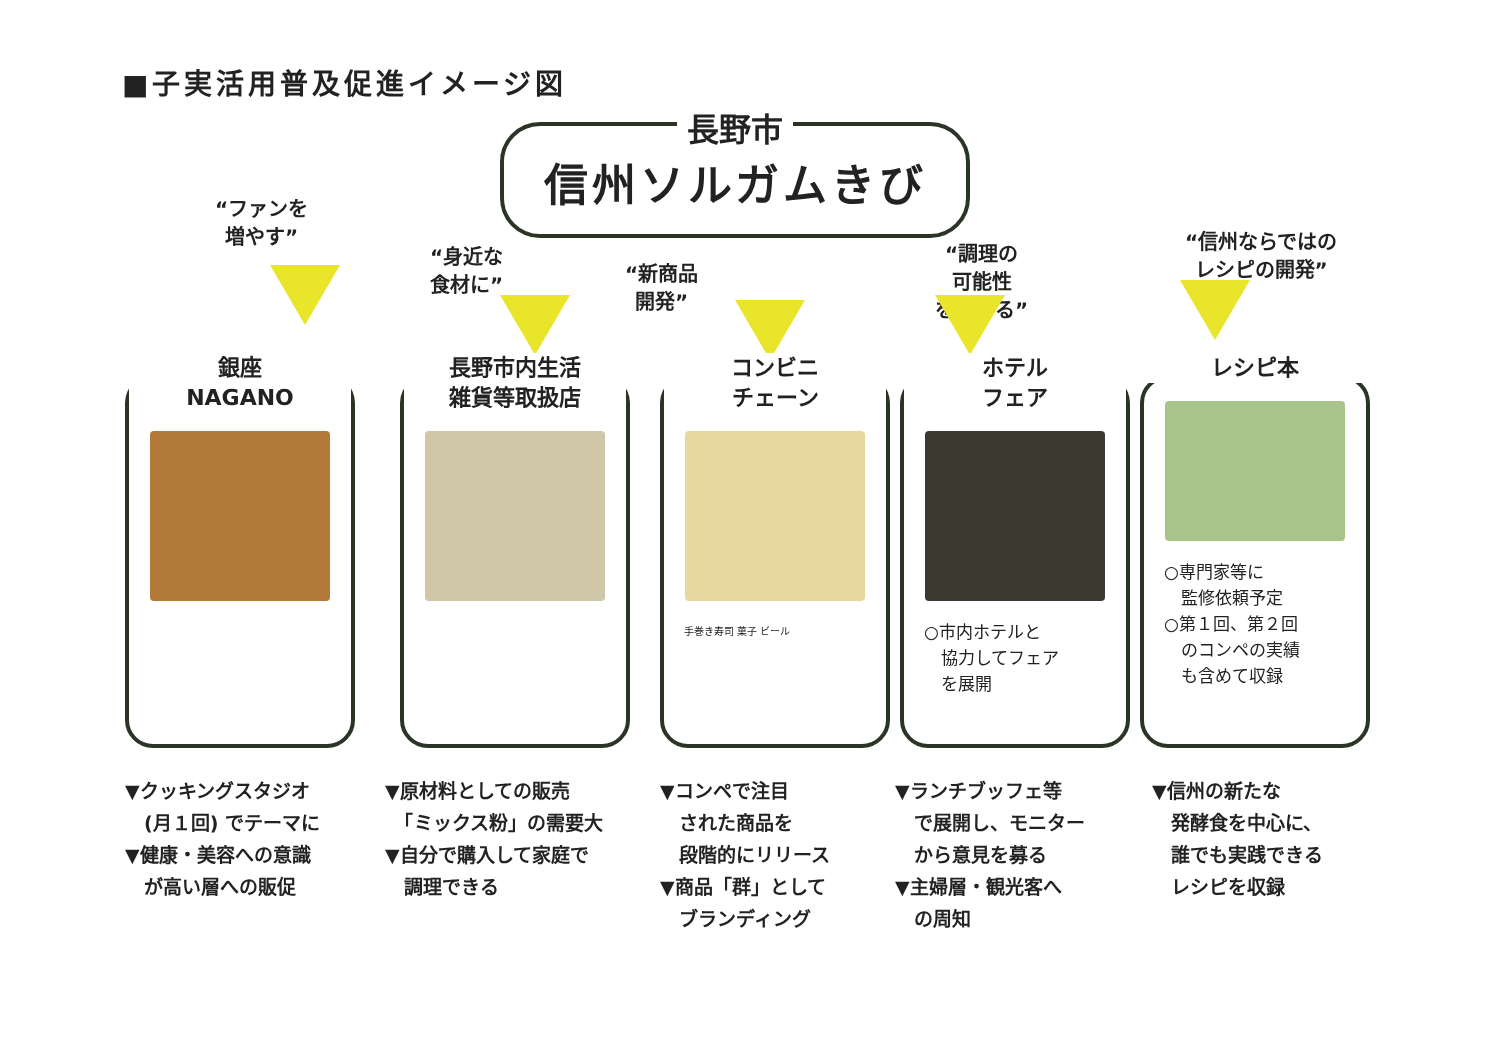■子実活用普及促進イメージ図
長野市
信州ソルガムきび
“ファンを
増やす”
“身近な
食材に”
“新商品
開発”
“調理の
可能性
を広げる”
“信州ならではの
レシピの開発”
銀座
NAGANO
長野市内生活
雑貨等取扱店
コンビニ
チェーン
手巻き寿司 菓子 ビール
ホテル
フェア
○市内ホテルと
　協力してフェア
　を展開
レシピ本
○専門家等に
　監修依頼予定
○第１回、第２回
　のコンペの実績
　も含めて収録
▼クッキングスタジオ
　(月１回) でテーマに
▼健康・美容への意識
　が高い層への販促
▼原材料としての販売
　「ミックス粉」の需要大
▼自分で購入して家庭で
　調理できる
▼コンペで注目
　された商品を
　段階的にリリース
▼商品「群」として
　ブランディング
▼ランチブッフェ等
　で展開し、モニター
　から意見を募る
▼主婦層・観光客へ
　の周知
▼信州の新たな
　発酵食を中心に、
　誰でも実践できる
　レシピを収録